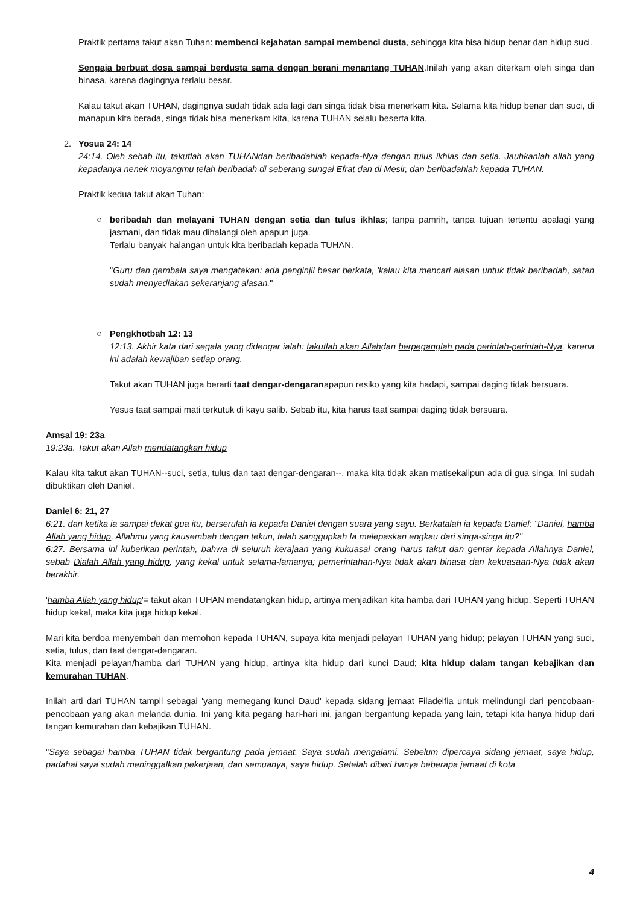Praktik pertama takut akan Tuhan: membenci kejahatan sampai membenci dusta, sehingga kita bisa hidup benar dan hidup suci.
Sengaja berbuat dosa sampai berdusta sama dengan berani menantang TUHAN.Inilah yang akan diterkam oleh singa dan binasa, karena dagingnya terlalu besar.
Kalau takut akan TUHAN, dagingnya sudah tidak ada lagi dan singa tidak bisa menerkam kita. Selama kita hidup benar dan suci, di manapun kita berada, singa tidak bisa menerkam kita, karena TUHAN selalu beserta kita.
2. Yosua 24: 14
24:14. Oleh sebab itu, takutlah akan TUHANdan beribadahlah kepada-Nya dengan tulus ikhlas dan setia. Jauhkanlah allah yang kepadanya nenek moyangmu telah beribadah di seberang sungai Efrat dan di Mesir, dan beribadahlah kepada TUHAN.
Praktik kedua takut akan Tuhan:
○ beribadah dan melayani TUHAN dengan setia dan tulus ikhlas; tanpa pamrih, tanpa tujuan tertentu apalagi yang jasmani, dan tidak mau dihalangi oleh apapun juga.
Terlalu banyak halangan untuk kita beribadah kepada TUHAN.
"Guru dan gembala saya mengatakan: ada penginjil besar berkata, 'kalau kita mencari alasan untuk tidak beribadah, setan sudah menyediakan sekeranjang alasan."
○ Pengkhotbah 12: 13
12:13. Akhir kata dari segala yang didengar ialah: takutlah akan Allahdan berpeganglah pada perintah-perintah-Nya, karena ini adalah kewajiban setiap orang.
Takut akan TUHAN juga berarti taat dengar-dengaranapapun resiko yang kita hadapi, sampai daging tidak bersuara.
Yesus taat sampai mati terkutuk di kayu salib. Sebab itu, kita harus taat sampai daging tidak bersuara.
Amsal 19: 23a
19:23a. Takut akan Allah mendatangkan hidup
Kalau kita takut akan TUHAN--suci, setia, tulus dan taat dengar-dengaran--, maka kita tidak akan matisekalipun ada di gua singa. Ini sudah dibuktikan oleh Daniel.
Daniel 6: 21, 27
6:21. dan ketika ia sampai dekat gua itu, berserulah ia kepada Daniel dengan suara yang sayu. Berkatalah ia kepada Daniel: "Daniel, hamba Allah yang hidup, Allahmu yang kausembah dengan tekun, telah sanggupkah Ia melepaskan engkau dari singa-singa itu?"
6:27. Bersama ini kuberikan perintah, bahwa di seluruh kerajaan yang kukuasai orang harus takut dan gentar kepada Allahnya Daniel, sebab Dialah Allah yang hidup, yang kekal untuk selama-lamanya; pemerintahan-Nya tidak akan binasa dan kekuasaan-Nya tidak akan berakhir.
'hamba Allah yang hidup'= takut akan TUHAN mendatangkan hidup, artinya menjadikan kita hamba dari TUHAN yang hidup. Seperti TUHAN hidup kekal, maka kita juga hidup kekal.
Mari kita berdoa menyembah dan memohon kepada TUHAN, supaya kita menjadi pelayan TUHAN yang hidup; pelayan TUHAN yang suci, setia, tulus, dan taat dengar-dengaran.
Kita menjadi pelayan/hamba dari TUHAN yang hidup, artinya kita hidup dari kunci Daud; kita hidup dalam tangan kebajikan dan kemurahan TUHAN.
Inilah arti dari TUHAN tampil sebagai 'yang memegang kunci Daud' kepada sidang jemaat Filadelfia untuk melindungi dari pencobaan-pencobaan yang akan melanda dunia. Ini yang kita pegang hari-hari ini, jangan bergantung kepada yang lain, tetapi kita hanya hidup dari tangan kemurahan dan kebajikan TUHAN.
"Saya sebagai hamba TUHAN tidak bergantung pada jemaat. Saya sudah mengalami. Sebelum dipercaya sidang jemaat, saya hidup, padahal saya sudah meninggalkan pekerjaan, dan semuanya, saya hidup. Setelah diberi hanya beberapa jemaat di kota
4